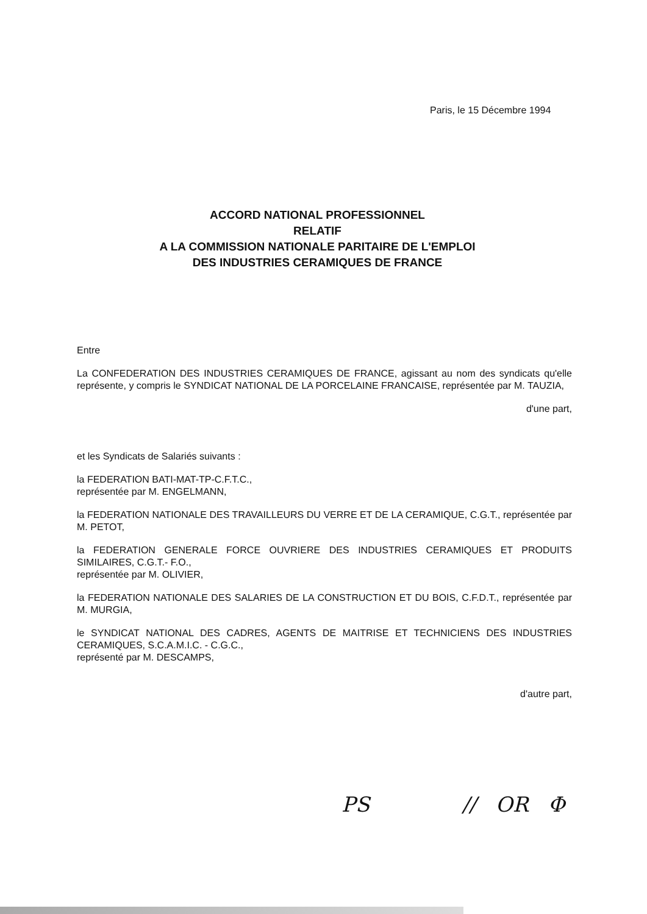Paris, le 15 Décembre 1994
ACCORD NATIONAL PROFESSIONNEL
RELATIF
A LA COMMISSION NATIONALE PARITAIRE DE L'EMPLOI
DES INDUSTRIES CERAMIQUES DE FRANCE
Entre
La CONFEDERATION DES INDUSTRIES CERAMIQUES DE FRANCE, agissant au nom des syndicats qu'elle représente, y compris le SYNDICAT NATIONAL DE LA PORCELAINE FRANCAISE, représentée par M. TAUZIA,
d'une part,
et les Syndicats de Salariés suivants :
la FEDERATION BATI-MAT-TP-C.F.T.C.,
représentée par M. ENGELMANN,
la FEDERATION NATIONALE DES TRAVAILLEURS DU VERRE ET DE LA CERAMIQUE, C.G.T., représentée par M. PETOT,
la FEDERATION GENERALE FORCE OUVRIERE DES INDUSTRIES CERAMIQUES ET PRODUITS SIMILAIRES, C.G.T.- F.O.,
représentée par M. OLIVIER,
la FEDERATION NATIONALE DES SALARIES DE LA CONSTRUCTION ET DU BOIS, C.F.D.T., représentée par M. MURGIA,
le SYNDICAT NATIONAL DES CADRES, AGENTS DE MAITRISE ET TECHNICIENS DES INDUSTRIES CERAMIQUES, S.C.A.M.I.C. - C.G.C.,
représenté par M. DESCAMPS,
d'autre part,
PS // OR Φ